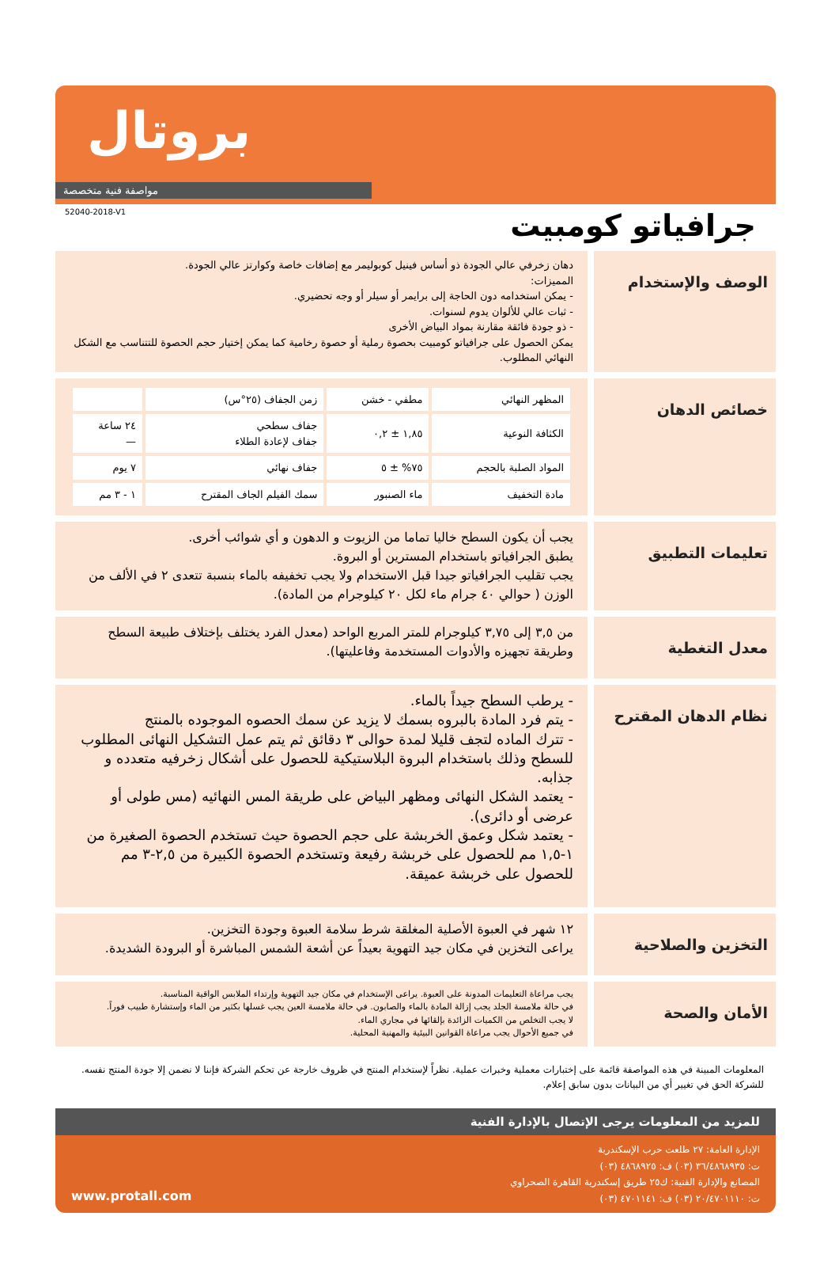بروتال
مواصفة فنية متخصصة
52040-2018-V1
جرافياتو كومبيت
الوصف والإستخدام
دهان زخرفي عالي الجودة ذو أساس فينيل كوبوليمر مع إضافات خاصة وكوارتز عالي الجودة.
المميزات:
- يمكن استخدامه دون الحاجة إلى برايمر أو سيلر أو وجه تحضيري.
- ثبات عالي للألوان يدوم لسنوات.
- ذو جودة فائقة مقارنة بمواد البياض الأخرى
يمكن الحصول على جرافياتو كومبيت بحصوة رملية أو حصوة رخامية كما يمكن إختيار حجم الحصوة للتتناسب مع الشكل النهائي المطلوب.
خصائص الدهان
| المظهر النهائي | مطفي - خشن | زمن الجفاف (٢٥°س) | |
| الكثافة النوعية | ١,٨٥ ± ٠,٢ | جفاف سطحي جفاف لإعادة الطلاء | ٢٤ ساعة — |
| المواد الصلبة بالحجم | ٧٥% ± ٥ | جفاف نهائي | ٧ يوم |
| مادة التخفيف | ماء الصنبور | سمك الفيلم الجاف المقترح | ١ - ٣ مم |
تعليمات التطبيق
يجب أن يكون السطح خاليا تماما من الزيوت و الدهون و أي شوائب أخرى.
يطبق الجرافياتو باستخدام المسترين أو البروة.
يجب تقليب الجرافياتو جيدا قبل الاستخدام ولا يجب تخفيفه بالماء بنسبة تتعدى ٢ في الألف من الوزن ( حوالي ٤٠ جرام ماء لكل ٢٠ كيلوجرام من المادة).
معدل التغطية
من ٣,٥ إلى ٣,٧٥ كيلوجرام للمتر المربع الواحد (معدل الفرد يختلف بإختلاف طبيعة السطح وطريقة تجهيزه والأدوات المستخدمة وفاعليتها).
نظام الدهان المقترح
- يرطب السطح جيداً بالماء.
- يتم فرد المادة بالبروه بسمك لا يزيد عن سمك الحصوه الموجوده بالمنتج
- تترك الماده لتجف قليلا لمدة حوالى ٣ دقائق ثم يتم عمل التشكيل النهائى المطلوب للسطح وذلك باستخدام البروة البلاستيكية للحصول على أشكال زخرفيه متعدده و جذابه.
- يعتمد الشكل النهائى ومظهر البياض على طريقة المس النهائيه (مس طولى أو عرضى أو دائرى).
- يعتمد شكل وعمق الخربشة على حجم الحصوة حيث تستخدم الحصوة الصغيرة من ١-١,٥ مم للحصول على خربشة رفيعة وتستخدم الحصوة الكبيرة من ٢,٥-٣ مم للحصول على خربشة عميقة.
التخزين والصلاحية
١٢ شهر في العبوة الأصلية المغلقة شرط سلامة العبوة وجودة التخزين.
يراعى التخزين في مكان جيد التهوية بعيداً عن أشعة الشمس المباشرة أو البرودة الشديدة.
الأمان والصحة
يجب مراعاة التعليمات المدونة على العبوة. يراعى الإستخدام في مكان جيد التهوية وإرتداء الملابس الواقية المناسبة.
في حالة ملامسة الجلد يجب إزالة المادة بالماء والصابون. في حالة ملامسة العين يجب غسلها بكثير من الماء وإستشارة طبيب فوراً.
لا يجب التخلص من الكميات الزائدة بإلقائها في مجاري الماء.
في جميع الأحوال يجب مراعاة القوانين البيئية والمهنية المحلية.
المعلومات المبينة في هذه المواصفة قائمة على إختبارات معملية وخبرات عملية. نظراً لإستخدام المنتج في ظروف خارجة عن تحكم الشركة فإننا لا نضمن إلا جودة المنتج نفسه. للشركة الحق في تغيير أي من البيانات بدون سابق إعلام.
للمزيد من المعلومات يرجى الإتصال بالإدارة الفنية
الإدارة العامة: ٢٧ طلعت حرب الإسكندرية
ت: ٣٦/٤٨٦٨٩٣٥ (٠٣) ف: ٤٨٦٨٩٢٥ (٠٣)
المصانع والإدارة الفنية: ك٢٥ طريق إسكندرية القاهرة الصحراوي
ت: ٢٠/٤٧٠١١١٠ (٠٣) ف: ٤٧٠١١٤١ (٠٣)
www.protall.com